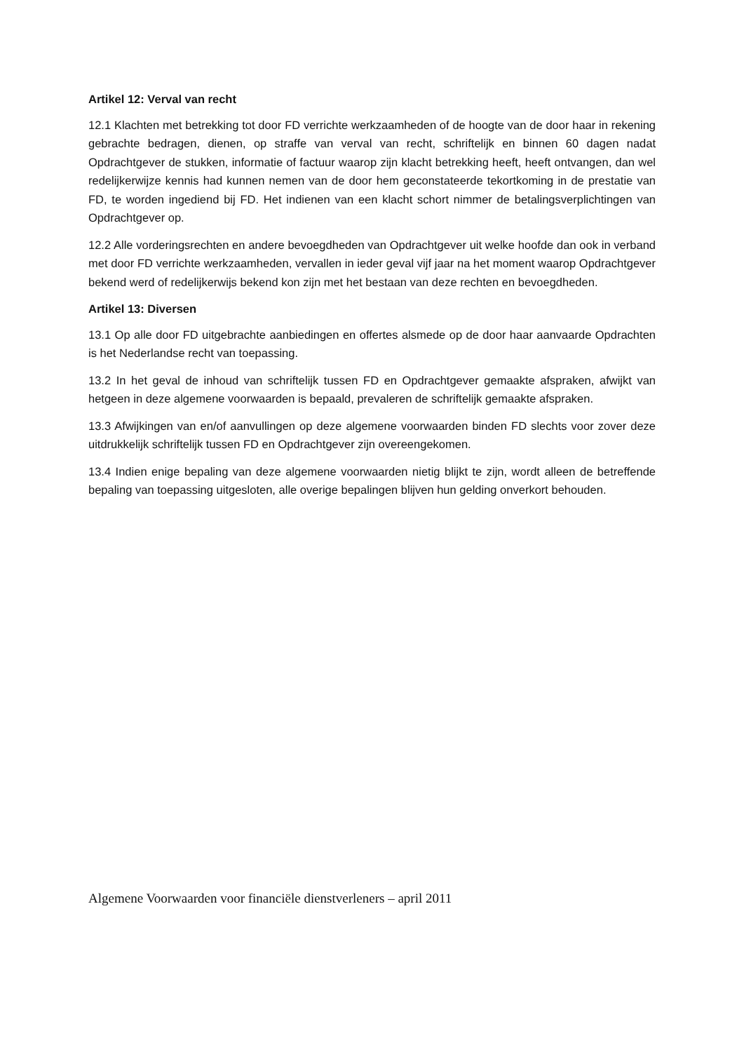Artikel 12: Verval van recht
12.1 Klachten met betrekking tot door FD verrichte werkzaamheden of de hoogte van de door haar in rekening gebrachte bedragen, dienen, op straffe van verval van recht, schriftelijk en binnen 60 dagen nadat Opdrachtgever de stukken, informatie of factuur waarop zijn klacht betrekking heeft, heeft ontvangen, dan wel redelijkerwijze kennis had kunnen nemen van de door hem geconstateerde tekortkoming in de prestatie van FD, te worden ingediend bij FD. Het indienen van een klacht schort nimmer de betalingsverplichtingen van Opdrachtgever op.
12.2 Alle vorderingsrechten en andere bevoegdheden van Opdrachtgever uit welke hoofde dan ook in verband met door FD verrichte werkzaamheden, vervallen in ieder geval vijf jaar na het moment waarop Opdrachtgever bekend werd of redelijkerwijs bekend kon zijn met het bestaan van deze rechten en bevoegdheden.
Artikel 13: Diversen
13.1 Op alle door FD uitgebrachte aanbiedingen en offertes alsmede op de door haar aanvaarde Opdrachten is het Nederlandse recht van toepassing.
13.2 In het geval de inhoud van schriftelijk tussen FD en Opdrachtgever gemaakte afspraken, afwijkt van hetgeen in deze algemene voorwaarden is bepaald, prevaleren de schriftelijk gemaakte afspraken.
13.3 Afwijkingen van en/of aanvullingen op deze algemene voorwaarden binden FD slechts voor zover deze uitdrukkelijk schriftelijk tussen FD en Opdrachtgever zijn overeengekomen.
13.4 Indien enige bepaling van deze algemene voorwaarden nietig blijkt te zijn, wordt alleen de betreffende bepaling van toepassing uitgesloten, alle overige bepalingen blijven hun gelding onverkort behouden.
Algemene Voorwaarden voor financiële dienstverleners – april 2011